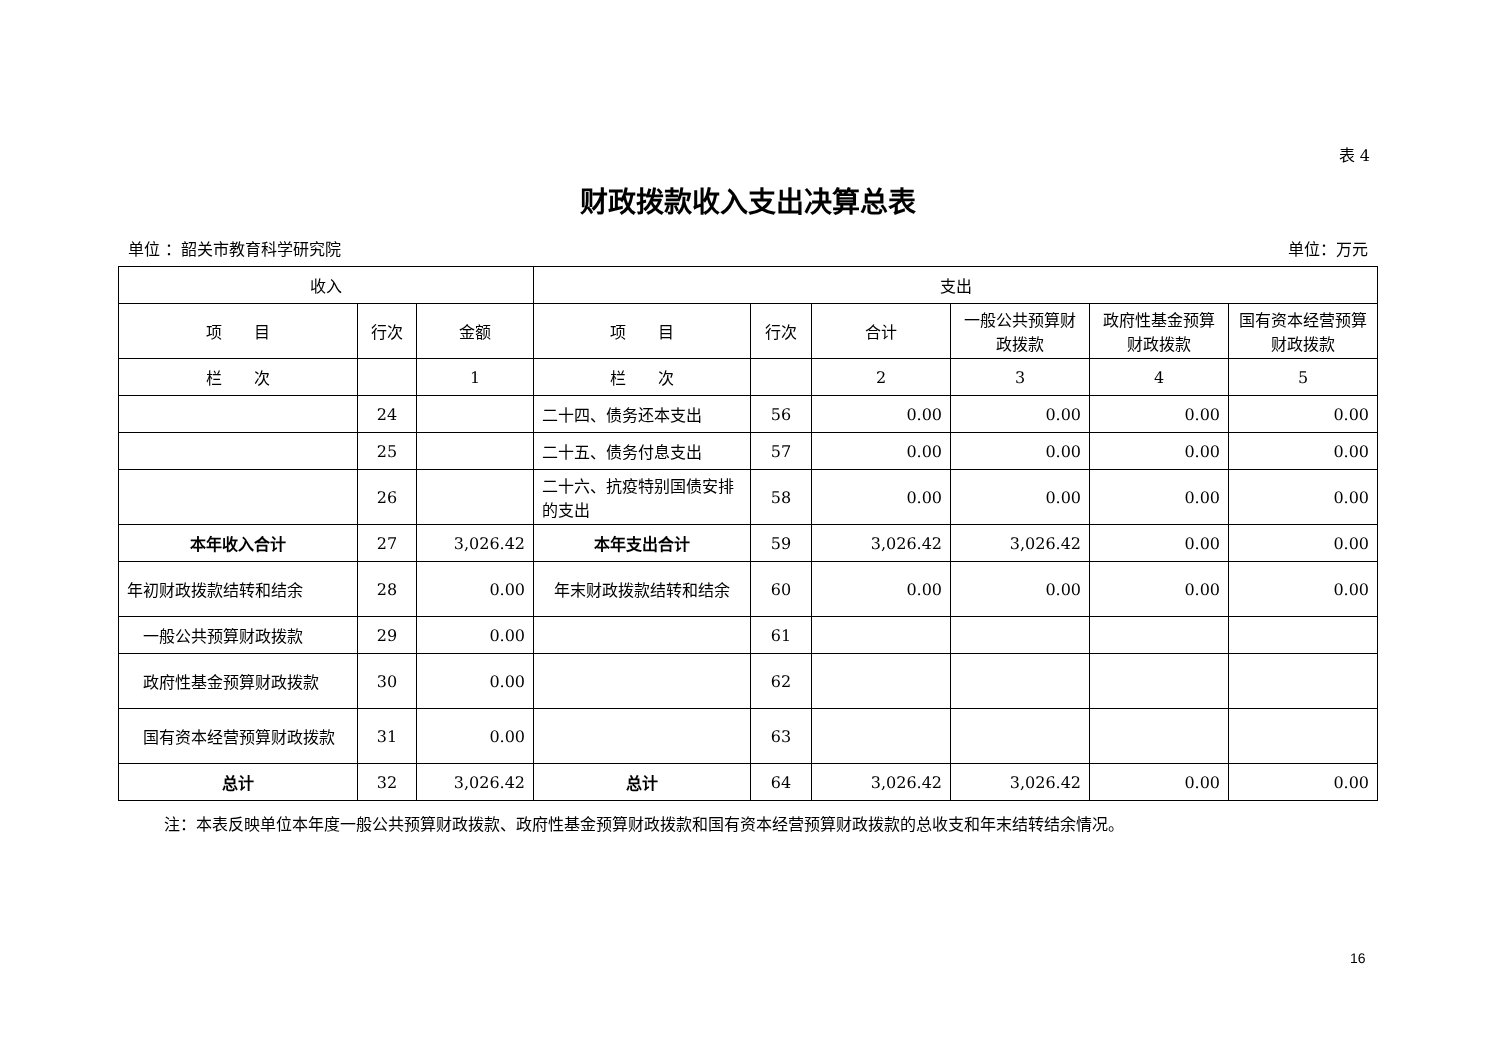表 4
财政拨款收入支出决算总表
单位 ：韶关市教育科学研究院 单位：万元
| 收入 | | | 支出 | | | | | |
| --- | --- | --- | --- | --- | --- | --- | --- | --- |
| 项 目 | 行次 | 金额 | 项 目 | 行次 | 合计 | 一般公共预算财政拨款 | 政府性基金预算财政拨款 | 国有资本经营预算财政拨款 |
| 栏 次 | | 1 | 栏 次 | | 2 | 3 | 4 | 5 |
| | 24 | | 二十四、债务还本支出 | 56 | 0.00 | 0.00 | 0.00 | 0.00 |
| | 25 | | 二十五、债务付息支出 | 57 | 0.00 | 0.00 | 0.00 | 0.00 |
| | 26 | | 二十六、抗疫特别国债安排的支出 | 58 | 0.00 | 0.00 | 0.00 | 0.00 |
| 本年收入合计 | 27 | 3,026.42 | 本年支出合计 | 59 | 3,026.42 | 3,026.42 | 0.00 | 0.00 |
| 年初财政拨款结转和结余 | 28 | 0.00 | 年末财政拨款结转和结余 | 60 | 0.00 | 0.00 | 0.00 | 0.00 |
| 一般公共预算财政拨款 | 29 | 0.00 | | 61 | | | | |
| 政府性基金预算财政拨款 | 30 | 0.00 | | 62 | | | | |
| 国有资本经营预算财政拨款 | 31 | 0.00 | | 63 | | | | |
| 总计 | 32 | 3,026.42 | 总计 | 64 | 3,026.42 | 3,026.42 | 0.00 | 0.00 |
注：本表反映单位本年度一般公共预算财政拨款、政府性基金预算财政拨款和国有资本经营预算财政拨款的总收支和年末结转结余情况。
16